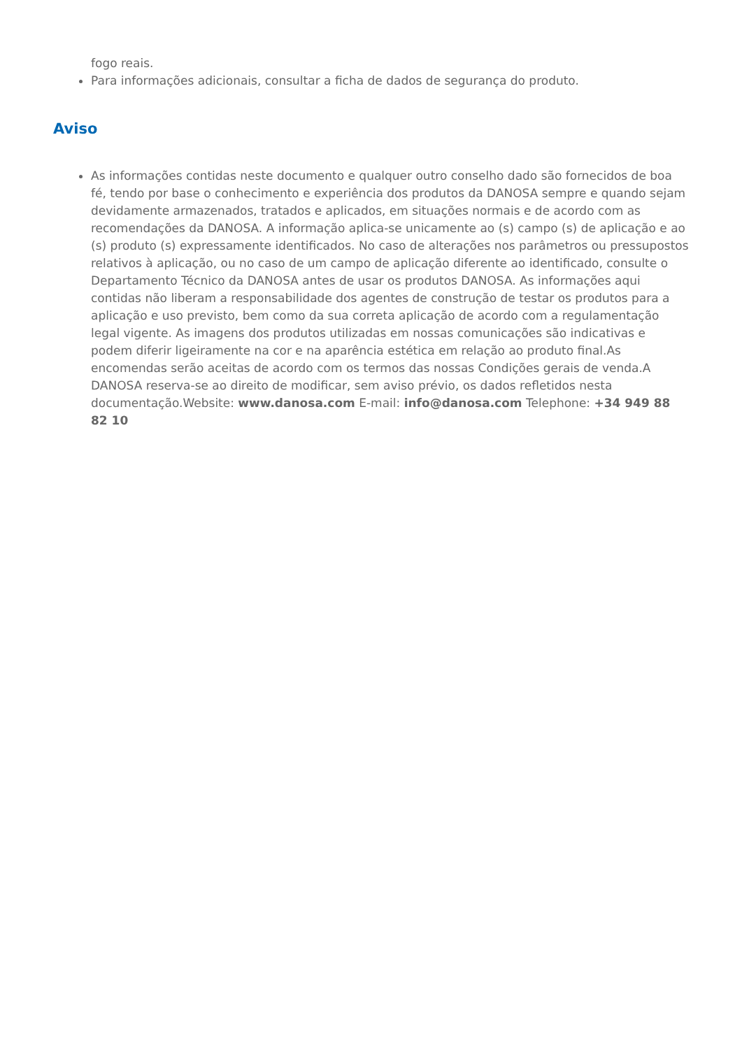fogo reais.
Para informações adicionais, consultar a ficha de dados de segurança do produto.
Aviso
As informações contidas neste documento e qualquer outro conselho dado são fornecidos de boa fé, tendo por base o conhecimento e experiência dos produtos da DANOSA sempre e quando sejam devidamente armazenados, tratados e aplicados, em situações normais e de acordo com as recomendações da DANOSA. A informação aplica-se unicamente ao (s) campo (s) de aplicação e ao (s) produto (s) expressamente identificados. No caso de alterações nos parâmetros ou pressupostos relativos à aplicação, ou no caso de um campo de aplicação diferente ao identificado, consulte o Departamento Técnico da DANOSA antes de usar os produtos DANOSA. As informações aqui contidas não liberam a responsabilidade dos agentes de construção de testar os produtos para a aplicação e uso previsto, bem como da sua correta aplicação de acordo com a regulamentação legal vigente. As imagens dos produtos utilizadas em nossas comunicações são indicativas e podem diferir ligeiramente na cor e na aparência estética em relação ao produto final.As encomendas serão aceitas de acordo com os termos das nossas Condições gerais de venda.A DANOSA reserva-se ao direito de modificar, sem aviso prévio, os dados refletidos nesta documentação.Website: www.danosa.com E-mail: info@danosa.com Telephone: +34 949 88 82 10